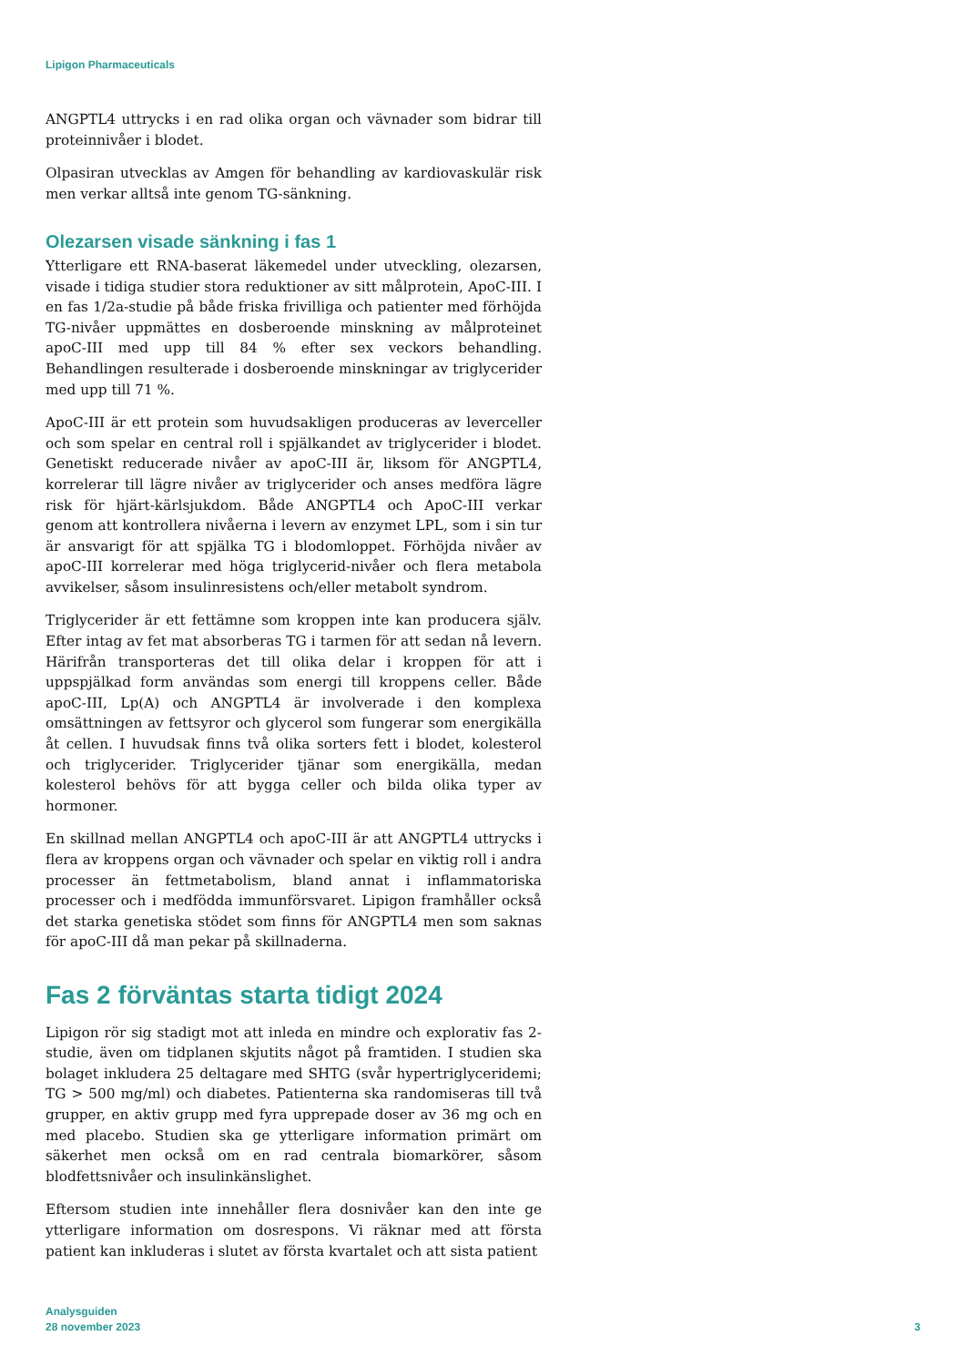Lipigon Pharmaceuticals
ANGPTL4 uttrycks i en rad olika organ och vävnader som bidrar till proteinnivåer i blodet.
Olpasiran utvecklas av Amgen för behandling av kardiovaskulär risk men verkar alltså inte genom TG-sänkning.
Olezarsen visade sänkning i fas 1
Ytterligare ett RNA-baserat läkemedel under utveckling, olezarsen, visade i tidiga studier stora reduktioner av sitt målprotein, ApoC-III. I en fas 1/2a-studie på både friska frivilliga och patienter med förhöjda TG-nivåer uppmättes en dosberoende minskning av målproteinet apoC-III med upp till 84 % efter sex veckors behandling. Behandlingen resulterade i dosberoende minskningar av triglycerider med upp till 71 %.
ApoC-III är ett protein som huvudsakligen produceras av leverceller och som spelar en central roll i spjälkandet av triglycerider i blodet. Genetiskt reducerade nivåer av apoC-III är, liksom för ANGPTL4, korrelerar till lägre nivåer av triglycerider och anses medföra lägre risk för hjärt-kärlsjukdom. Både ANGPTL4 och ApoC-III verkar genom att kontrollera nivåerna i levern av enzymet LPL, som i sin tur är ansvarigt för att spjälka TG i blodomloppet. Förhöjda nivåer av apoC-III korrelerar med höga triglycerid-nivåer och flera metabola avvikelser, såsom insulinresistens och/eller metabolt syndrom.
Triglycerider är ett fettämne som kroppen inte kan producera själv. Efter intag av fet mat absorberas TG i tarmen för att sedan nå levern. Härifrån transporteras det till olika delar i kroppen för att i uppspjälkad form användas som energi till kroppens celler. Både apoC-III, Lp(A) och ANGPTL4 är involverade i den komplexa omsättningen av fettsyror och glycerol som fungerar som energikälla åt cellen. I huvudsak finns två olika sorters fett i blodet, kolesterol och triglycerider. Triglycerider tjänar som energikälla, medan kolesterol behövs för att bygga celler och bilda olika typer av hormoner.
En skillnad mellan ANGPTL4 och apoC-III är att ANGPTL4 uttrycks i flera av kroppens organ och vävnader och spelar en viktig roll i andra processer än fettmetabolism, bland annat i inflammatoriska processer och i medfödda immunförsvaret. Lipigon framhåller också det starka genetiska stödet som finns för ANGPTL4 men som saknas för apoC-III då man pekar på skillnaderna.
Fas 2 förväntas starta tidigt 2024
Lipigon rör sig stadigt mot att inleda en mindre och explorativ fas 2-studie, även om tidplanen skjutits något på framtiden. I studien ska bolaget inkludera 25 deltagare med SHTG (svår hypertriglyceridemi; TG > 500 mg/ml) och diabetes. Patienterna ska randomiseras till två grupper, en aktiv grupp med fyra upprepade doser av 36 mg och en med placebo. Studien ska ge ytterligare information primärt om säkerhet men också om en rad centrala biomarkörer, såsom blodfettsnivåer och insulinkänslighet.
Eftersom studien inte innehåller flera dosnivåer kan den inte ge ytterligare information om dosrespons. Vi räknar med att första patient kan inkluderas i slutet av första kvartalet och att sista patient
Analysguiden
28 november 2023
3